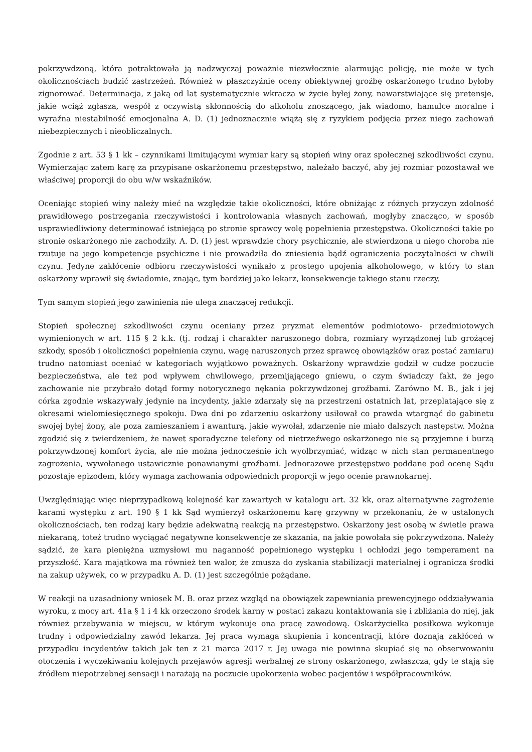pokrzywdzoną, która potraktowała ją nadzwyczaj poważnie niezwłocznie alarmując policję, nie może w tych okolicznościach budzić zastrzeżeń. Również w płaszczyźnie oceny obiektywnej groźbę oskarżonego trudno byłoby zignorować. Determinacja, z jaką od lat systematycznie wkracza w życie byłej żony, nawarstwiające się pretensje, jakie wciąż zgłasza, wespół z oczywistą skłonnością do alkoholu znoszącego, jak wiadomo, hamulce moralne i wyraźna niestabilność emocjonalna A. D. (1) jednoznacznie wiążą się z ryzykiem podjęcia przez niego zachowań niebezpiecznych i nieobliczalnych.
Zgodnie z art. 53 § 1 kk – czynnikami limitującymi wymiar kary są stopień winy oraz społecznej szkodliwości czynu. Wymierzając zatem karę za przypisane oskarżonemu przestępstwo, należało baczyć, aby jej rozmiar pozostawał we właściwej proporcji do obu w/w wskaźników.
Oceniając stopień winy należy mieć na względzie takie okoliczności, które obniżając z różnych przyczyn zdolność prawidłowego postrzegania rzeczywistości i kontrolowania własnych zachowań, mogłyby znacząco, w sposób usprawiedliwiony determinować istniejącą po stronie sprawcy wolę popełnienia przestępstwa. Okoliczności takie po stronie oskarżonego nie zachodziły. A. D. (1) jest wprawdzie chory psychicznie, ale stwierdzona u niego choroba nie rzutuje na jego kompetencje psychiczne i nie prowadziła do zniesienia bądź ograniczenia poczytalności w chwili czynu. Jedyne zakłócenie odbioru rzeczywistości wynikało z prostego upojenia alkoholowego, w który to stan oskarżony wprawił się świadomie, znając, tym bardziej jako lekarz, konsekwencje takiego stanu rzeczy.
Tym samym stopień jego zawinienia nie ulega znaczącej redukcji.
Stopień społecznej szkodliwości czynu oceniany przez pryzmat elementów podmiotowo- przedmiotowych wymienionych w art. 115 § 2 k.k. (tj. rodzaj i charakter naruszonego dobra, rozmiary wyrządzonej lub grożącej szkody, sposób i okoliczności popełnienia czynu, wagę naruszonych przez sprawcę obowiązków oraz postać zamiaru) trudno natomiast oceniać w kategoriach wyjątkowo poważnych. Oskarżony wprawdzie godził w cudze poczucie bezpieczeństwa, ale też pod wpływem chwilowego, przemijającego gniewu, o czym świadczy fakt, że jego zachowanie nie przybrało dotąd formy notorycznego nękania pokrzywdzonej groźbami. Zarówno M. B., jak i jej córka zgodnie wskazywały jedynie na incydenty, jakie zdarzały się na przestrzeni ostatnich lat, przeplatające się z okresami wielomiesięcznego spokoju. Dwa dni po zdarzeniu oskarżony usiłował co prawda wtargnąć do gabinetu swojej byłej żony, ale poza zamieszaniem i awanturą, jakie wywołał, zdarzenie nie miało dalszych następstw. Można zgodzić się z twierdzeniem, że nawet sporadyczne telefony od nietrzeźwego oskarżonego nie są przyjemne i burzą pokrzywdzonej komfort życia, ale nie można jednocześnie ich wyolbrzymiać, widząc w nich stan permanentnego zagrożenia, wywołanego ustawicznie ponawianymi groźbami. Jednorazowe przestępstwo poddane pod ocenę Sądu pozostaje epizodem, który wymaga zachowania odpowiednich proporcji w jego ocenie prawnokarnej.
Uwzględniając więc nieprzypadkową kolejność kar zawartych w katalogu art. 32 kk, oraz alternatywne zagrożenie karami występku z art. 190 § 1 kk Sąd wymierzył oskarżonemu karę grzywny w przekonaniu, że w ustalonych okolicznościach, ten rodzaj kary będzie adekwatną reakcją na przestępstwo. Oskarżony jest osobą w świetle prawa niekaraną, toteż trudno wyciągać negatywne konsekwencje ze skazania, na jakie powołała się pokrzywdzona. Należy sądzić, że kara pieniężna uzmysłowi mu naganność popełnionego występku i ochłodzi jego temperament na przyszłość. Kara majątkowa ma również ten walor, że zmusza do zyskania stabilizacji materialnej i ogranicza środki na zakup używek, co w przypadku A. D. (1) jest szczególnie pożądane.
W reakcji na uzasadniony wniosek M. B. oraz przez wzgląd na obowiązek zapewniania prewencyjnego oddziaływania wyroku, z mocy art. 41a § 1 i 4 kk orzeczono środek karny w postaci zakazu kontaktowania się i zbliżania do niej, jak również przebywania w miejscu, w którym wykonuje ona pracę zawodową. Oskarżycielka posiłkowa wykonuje trudny i odpowiedzialny zawód lekarza. Jej praca wymaga skupienia i koncentracji, które doznają zakłóceń w przypadku incydentów takich jak ten z 21 marca 2017 r. Jej uwaga nie powinna skupiać się na obserwowaniu otoczenia i wyczekiwaniu kolejnych przejawów agresji werbalnej ze strony oskarżonego, zwłaszcza, gdy te stają się źródłem niepotrzebnej sensacji i narażają na poczucie upokorzenia wobec pacjentów i współpracowników.